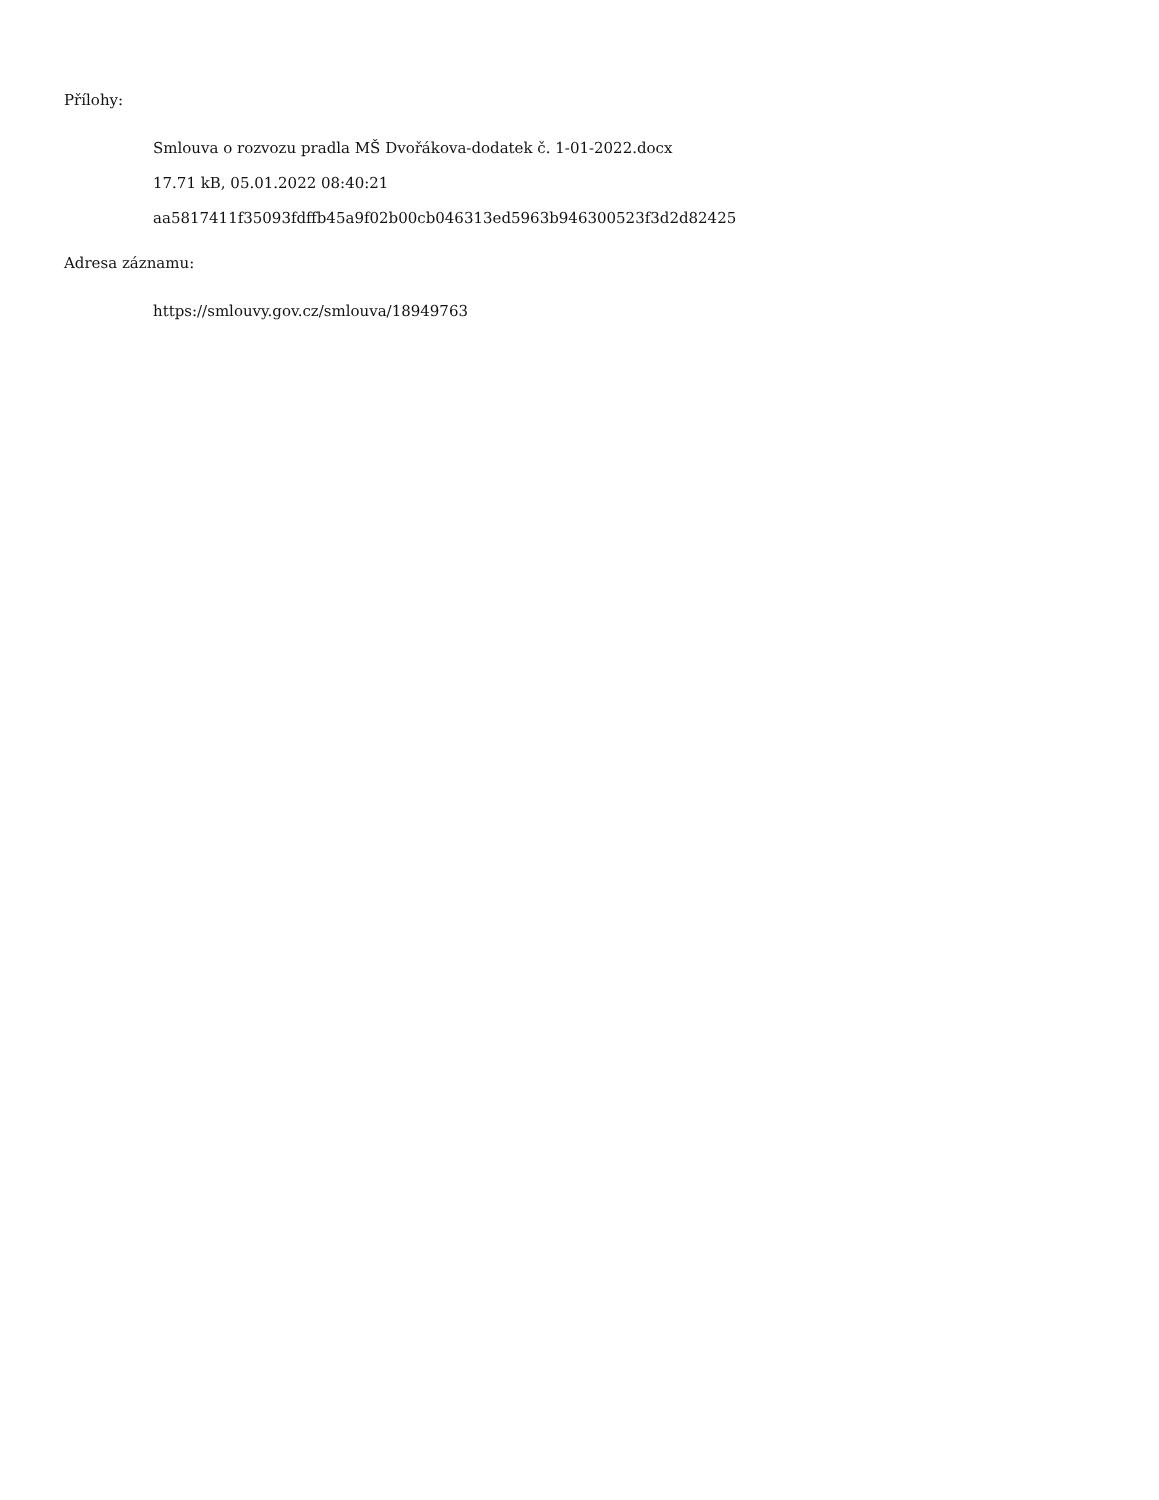Přílohy:
Smlouva o rozvozu pradla MŠ Dvořákova-dodatek č. 1-01-2022.docx
17.71 kB, 05.01.2022 08:40:21
aa5817411f35093fdffb45a9f02b00cb046313ed5963b946300523f3d2d82425
Adresa záznamu:
https://smlouvy.gov.cz/smlouva/18949763